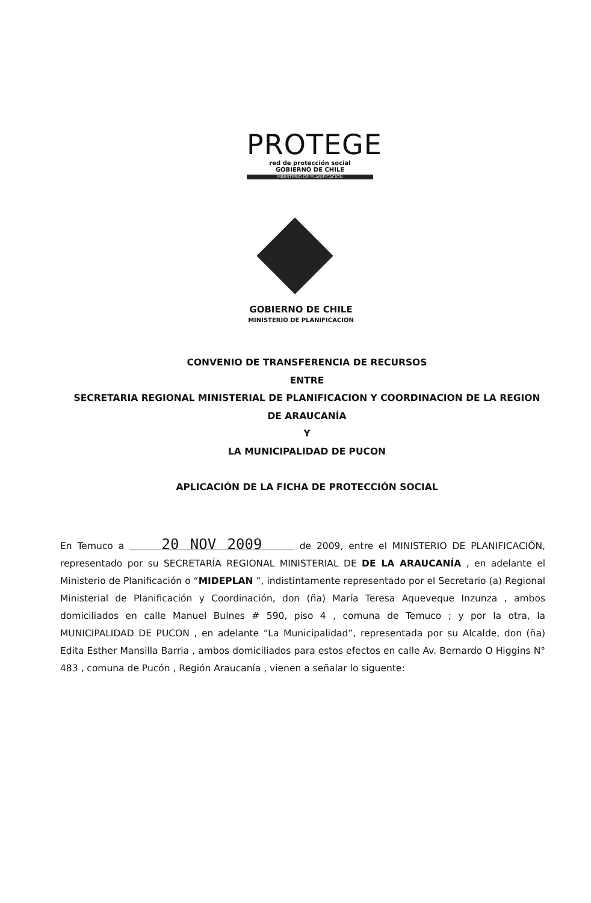PROTEGE
red de protección social
GOBIERNO DE CHILE
MINISTERIO DE PLANIFICACION
GOBIERNO DE CHILE
MINISTERIO DE PLANIFICACION
CONVENIO DE TRANSFERENCIA DE RECURSOS
ENTRE
SECRETARIA REGIONAL MINISTERIAL DE PLANIFICACION Y COORDINACION DE LA REGION DE ARAUCANÍA
Y
LA MUNICIPALIDAD DE PUCON
APLICACIÓN DE LA FICHA DE PROTECCIÓN SOCIAL
En Temuco a 20 NOV 2009 de 2009, entre el MINISTERIO DE PLANIFICACIÓN, representado por su SECRETARÍA REGIONAL MINISTERIAL DE DE LA ARAUCANÍA , en adelante el Ministerio de Planificación o “MIDEPLAN ”, indistintamente representado por el Secretario (a) Regional Ministerial de Planificación y Coordinación, don (ña) María Teresa Aqueveque Inzunza , ambos domiciliados en calle Manuel Bulnes # 590, piso 4 , comuna de Temuco ; y por la otra, la MUNICIPALIDAD DE PUCON , en adelante “La Municipalidad”, representada por su Alcalde, don (ña) Edita Esther Mansilla Barria , ambos domiciliados para estos efectos en calle Av. Bernardo O Higgins N° 483 , comuna de Pucón , Región Araucanía , vienen a señalar lo siguente: